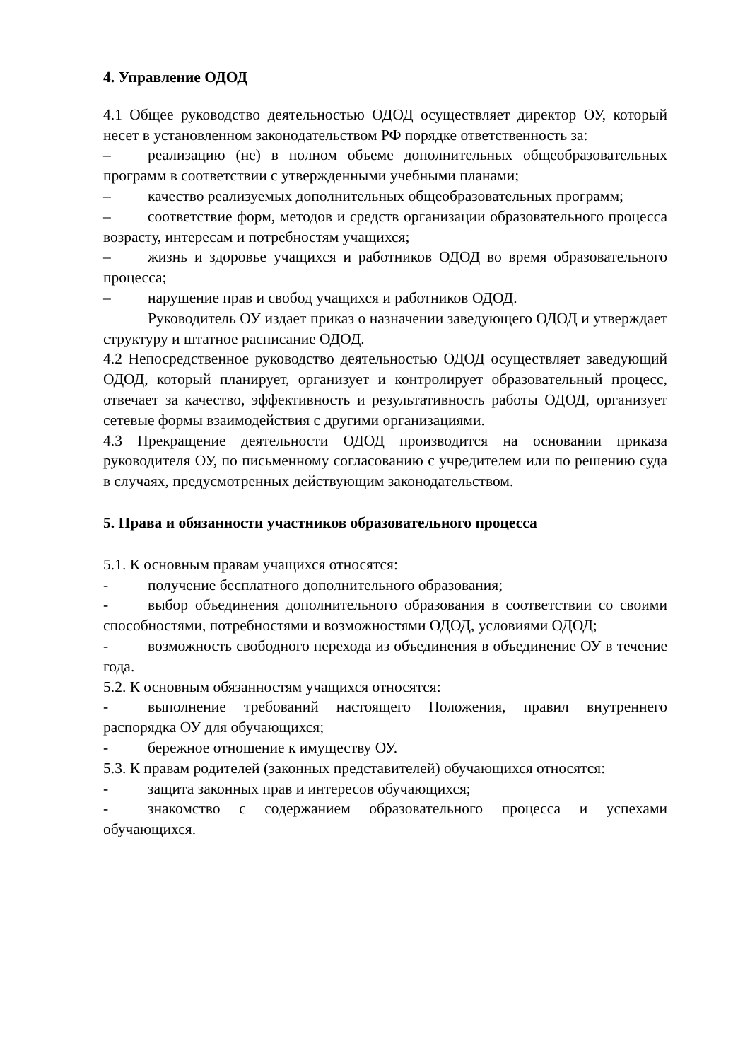4. Управление ОДОД
4.1 Общее руководство деятельностью ОДОД осуществляет директор ОУ, который несет в установленном законодательством РФ порядке ответственность за:
– реализацию (не) в полном объеме дополнительных общеобразовательных программ в соответствии с утвержденными учебными планами;
– качество реализуемых дополнительных общеобразовательных программ;
– соответствие форм, методов и средств организации образовательного процесса возрасту, интересам и потребностям учащихся;
– жизнь и здоровье учащихся и работников ОДОД во время образовательного процесса;
– нарушение прав и свобод учащихся и работников ОДОД.
Руководитель ОУ издает приказ о назначении заведующего ОДОД и утверждает структуру и штатное расписание ОДОД.
4.2 Непосредственное руководство деятельностью ОДОД осуществляет заведующий ОДОД, который планирует, организует и контролирует образовательный процесс, отвечает за качество, эффективность и результативность работы ОДОД, организует сетевые формы взаимодействия с другими организациями.
4.3 Прекращение деятельности ОДОД производится на основании приказа руководителя ОУ, по письменному согласованию с учредителем или по решению суда в случаях, предусмотренных действующим законодательством.
5. Права и обязанности участников образовательного процесса
5.1. К основным правам учащихся относятся:
- получение бесплатного дополнительного образования;
- выбор объединения дополнительного образования в соответствии со своими способностями, потребностями и возможностями ОДОД, условиями ОДОД;
- возможность свободного перехода из объединения в объединение ОУ в течение года.
5.2. К основным обязанностям учащихся относятся:
- выполнение требований настоящего Положения, правил внутреннего распорядка ОУ для обучающихся;
- бережное отношение к имуществу ОУ.
5.3. К правам родителей (законных представителей) обучающихся относятся:
- защита законных прав и интересов обучающихся;
- знакомство с содержанием образовательного процесса и успехами обучающихся.